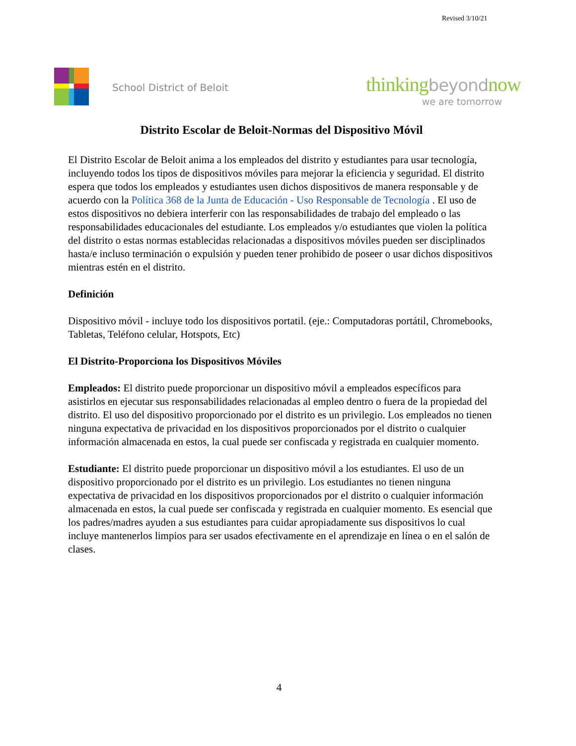Revised 3/10/21
School District of Beloit
thinkingbeyondnow
we are tomorrow
Distrito Escolar de Beloit-Normas del Dispositivo Móvil
El Distrito Escolar de Beloit anima a los empleados del distrito y estudiantes para usar tecnología, incluyendo todos los tipos de dispositivos móviles para mejorar la eficiencia y seguridad. El distrito espera que todos los empleados y estudiantes usen dichos dispositivos de manera responsable y de acuerdo con la Política 368 de la Junta de Educación - Uso Responsable de Tecnología . El uso de estos dispositivos no debiera interferir con las responsabilidades de trabajo del empleado o las responsabilidades educacionales del estudiante. Los empleados y/o estudiantes que violen la política del distrito o estas normas establecidas relacionadas a dispositivos móviles pueden ser disciplinados hasta/e incluso terminación o expulsión y pueden tener prohibido de poseer o usar dichos dispositivos mientras estén en el distrito.
Definición
Dispositivo móvil - incluye todo los dispositivos portatil. (eje.: Computadoras portátil, Chromebooks, Tabletas, Teléfono celular, Hotspots, Etc)
El Distrito-Proporciona los Dispositivos Móviles
Empleados: El distrito puede proporcionar un dispositivo móvil a empleados específicos para asistirlos en ejecutar sus responsabilidades relacionadas al empleo dentro o fuera de la propiedad del distrito. El uso del dispositivo proporcionado por el distrito es un privilegio. Los empleados no tienen ninguna expectativa de privacidad en los dispositivos proporcionados por el distrito o cualquier información almacenada en estos, la cual puede ser confiscada y registrada en cualquier momento.
Estudiante: El distrito puede proporcionar un dispositivo móvil a los estudiantes. El uso de un dispositivo proporcionado por el distrito es un privilegio. Los estudiantes no tienen ninguna expectativa de privacidad en los dispositivos proporcionados por el distrito o cualquier información almacenada en estos, la cual puede ser confiscada y registrada en cualquier momento. Es esencial que los padres/madres ayuden a sus estudiantes para cuidar apropiadamente sus dispositivos lo cual incluye mantenerlos limpios para ser usados efectivamente en el aprendizaje en línea o en el salón de clases.
4